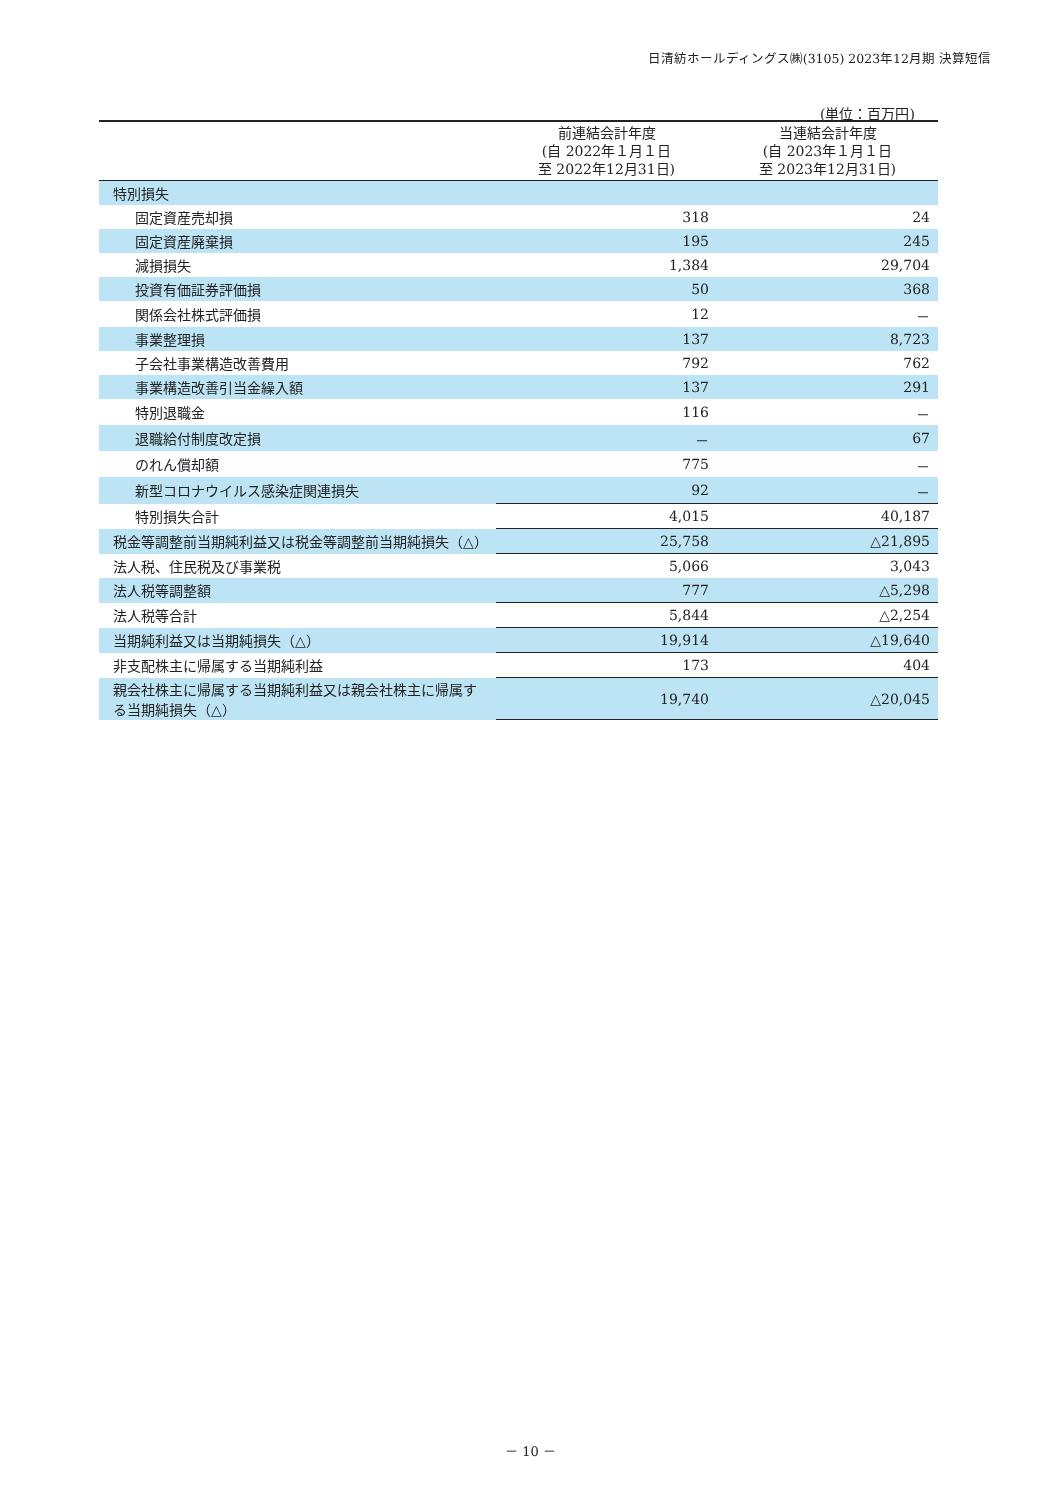日清紡ホールディングス㈱(3105) 2023年12月期 決算短信
(単位：百万円)
| | 前連結会計年度 (自 2022年１月１日 至 2022年12月31日) | 当連結会計年度 (自 2023年１月１日 至 2023年12月31日) |
| --- | --- | --- |
| 特別損失 | | |
| 固定資産売却損 | 318 | 24 |
| 固定資産廃棄損 | 195 | 245 |
| 減損損失 | 1,384 | 29,704 |
| 投資有価証券評価損 | 50 | 368 |
| 関係会社株式評価損 | 12 | － |
| 事業整理損 | 137 | 8,723 |
| 子会社事業構造改善費用 | 792 | 762 |
| 事業構造改善引当金繰入額 | 137 | 291 |
| 特別退職金 | 116 | － |
| 退職給付制度改定損 | － | 67 |
| のれん償却額 | 775 | － |
| 新型コロナウイルス感染症関連損失 | 92 | － |
| 特別損失合計 | 4,015 | 40,187 |
| 税金等調整前当期純利益又は税金等調整前当期純損失（△） | 25,758 | △21,895 |
| 法人税、住民税及び事業税 | 5,066 | 3,043 |
| 法人税等調整額 | 777 | △5,298 |
| 法人税等合計 | 5,844 | △2,254 |
| 当期純利益又は当期純損失（△） | 19,914 | △19,640 |
| 非支配株主に帰属する当期純利益 | 173 | 404 |
| 親会社株主に帰属する当期純利益又は親会社株主に帰属する当期純損失（△） | 19,740 | △20,045 |
－ 10 －